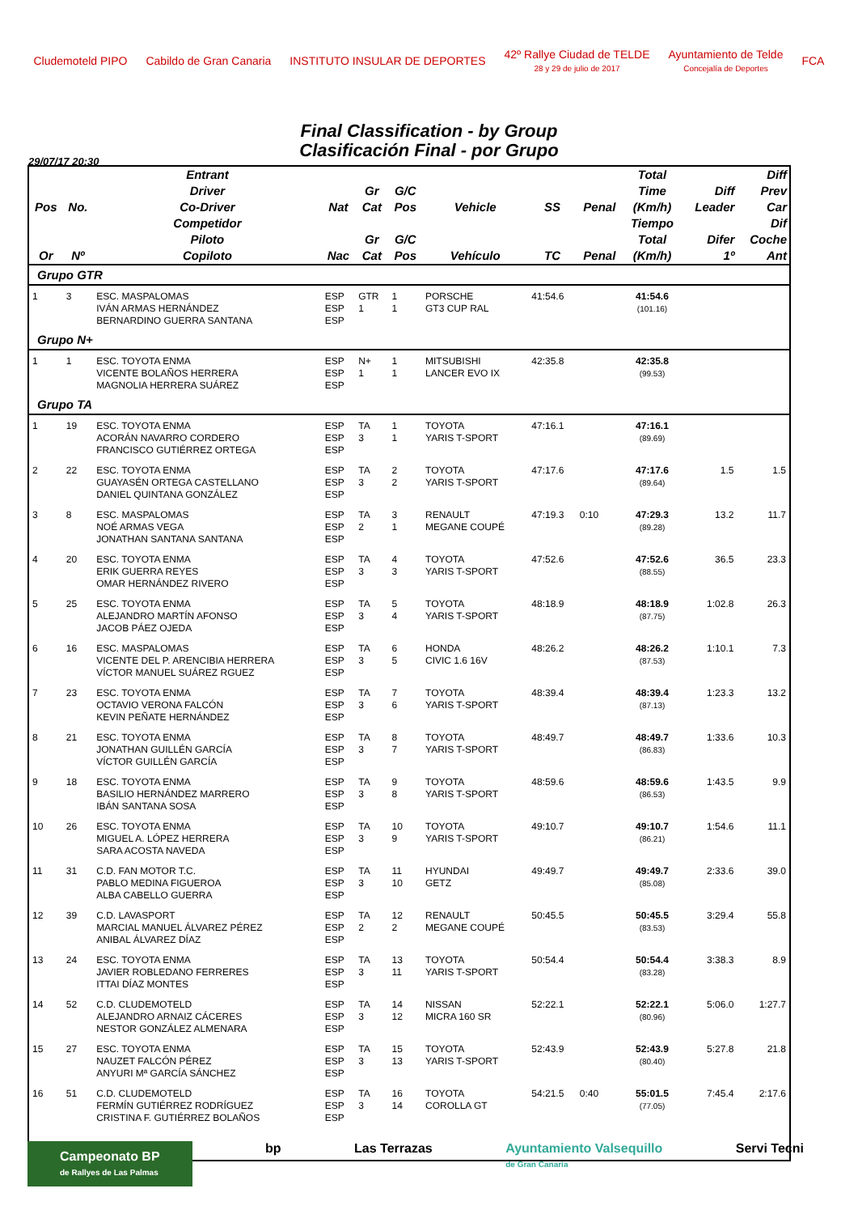Cludemoteld PIPO Cabildo de Gran Canaria INSTITUTO INSULAR DE DEPORTES
42º Rallye Ciudad de TELDE
28 y 29 de julio de 2017
Ayuntamiento de Telde
Concejalía de Deportes
FCA
Final Classification - by Group
Clasificación Final - por Grupo
29/07/17 20:30
| Pos | No. | Entrant Driver Co-Driver | Nat | Gr Cat | G/C Pos | Vehicle | SS | Penal | Total Time (Km/h) | Diff Leader | Diff Prev Car |
| --- | --- | --- | --- | --- | --- | --- | --- | --- | --- | --- | --- |
| Or | Nº | Competidor Piloto Copiloto | Nac | Gr Cat | G/C Pos | Vehículo | TC | Penal | Tiempo Total (Km/h) | Difer 1º | Dif Coche Ant |
| Grupo GTR | | | | | | | | | | | |
| 1 | 3 | ESC. MASPALOMAS IVÁN ARMAS HERNÁNDEZ BERNARDINO GUERRA SANTANA | ESP ESP ESP | GTR 1 | 1 1 | PORSCHE GT3 CUP RAL | 41:54.6 | | 41:54.6 (101.16) | | |
| Grupo N+ | | | | | | | | | | | |
| 1 | 1 | ESC. TOYOTA ENMA VICENTE BOLAÑOS HERRERA MAGNOLIA HERRERA SUÁREZ | ESP ESP ESP | N+ 1 | 1 1 | MITSUBISHI LANCER EVO IX | 42:35.8 | | 42:35.8 (99.53) | | |
| Grupo TA | | | | | | | | | | | |
| 1 | 19 | ESC. TOYOTA ENMA ACORÁN NAVARRO CORDERO FRANCISCO GUTIÉRREZ ORTEGA | ESP ESP ESP | TA 3 | 1 1 | TOYOTA YARIS T-SPORT | 47:16.1 | | 47:16.1 (89.69) | | |
| 2 | 22 | ESC. TOYOTA ENMA GUAYASÉN ORTEGA CASTELLANO DANIEL QUINTANA GONZÁLEZ | ESP ESP ESP | TA 3 | 2 2 | TOYOTA YARIS T-SPORT | 47:17.6 | | 47:17.6 (89.64) | 1.5 | 1.5 |
| 3 | 8 | ESC. MASPALOMAS NOÉ ARMAS VEGA JONATHAN SANTANA SANTANA | ESP ESP ESP | TA 2 | 3 1 | RENAULT MEGANE COUPÉ | 47:19.3 | 0:10 | 47:29.3 (89.28) | 13.2 | 11.7 |
| 4 | 20 | ESC. TOYOTA ENMA ERIK GUERRA REYES OMAR HERNÁNDEZ RIVERO | ESP ESP ESP | TA 3 | 4 3 | TOYOTA YARIS T-SPORT | 47:52.6 | | 47:52.6 (88.55) | 36.5 | 23.3 |
| 5 | 25 | ESC. TOYOTA ENMA ALEJANDRO MARTÍN AFONSO JACOB PÁEZ OJEDA | ESP ESP ESP | TA 3 | 5 4 | TOYOTA YARIS T-SPORT | 48:18.9 | | 48:18.9 (87.75) | 1:02.8 | 26.3 |
| 6 | 16 | ESC. MASPALOMAS VICENTE DEL P. ARENCIBIA HERRERA VÍCTOR MANUEL SUÁREZ RGUEZ | ESP ESP ESP | TA 3 | 6 5 | HONDA CIVIC 1.6 16V | 48:26.2 | | 48:26.2 (87.53) | 1:10.1 | 7.3 |
| 7 | 23 | ESC. TOYOTA ENMA OCTAVIO VERONA FALCÓN KEVIN PEÑATE HERNÁNDEZ | ESP ESP ESP | TA 3 | 7 6 | TOYOTA YARIS T-SPORT | 48:39.4 | | 48:39.4 (87.13) | 1:23.3 | 13.2 |
| 8 | 21 | ESC. TOYOTA ENMA JONATHAN GUILLÉN GARCÍA VÍCTOR GUILLÉN GARCÍA | ESP ESP ESP | TA 3 | 8 7 | TOYOTA YARIS T-SPORT | 48:49.7 | | 48:49.7 (86.83) | 1:33.6 | 10.3 |
| 9 | 18 | ESC. TOYOTA ENMA BASILIO HERNÁNDEZ MARRERO IBÁN SANTANA SOSA | ESP ESP ESP | TA 3 | 9 8 | TOYOTA YARIS T-SPORT | 48:59.6 | | 48:59.6 (86.53) | 1:43.5 | 9.9 |
| 10 | 26 | ESC. TOYOTA ENMA MIGUEL A. LÓPEZ HERRERA SARA ACOSTA NAVEDA | ESP ESP ESP | TA 3 | 10 9 | TOYOTA YARIS T-SPORT | 49:10.7 | | 49:10.7 (86.21) | 1:54.6 | 11.1 |
| 11 | 31 | C.D. FAN MOTOR T.C. PABLO MEDINA FIGUEROA ALBA CABELLO GUERRA | ESP ESP ESP | TA 3 | 11 10 | HYUNDAI GETZ | 49:49.7 | | 49:49.7 (85.08) | 2:33.6 | 39.0 |
| 12 | 39 | C.D. LAVASPORT MARCIAL MANUEL ÁLVAREZ PÉREZ ANIBAL ÁLVAREZ DÍAZ | ESP ESP ESP | TA 2 | 12 2 | RENAULT MEGANE COUPÉ | 50:45.5 | | 50:45.5 (83.53) | 3:29.4 | 55.8 |
| 13 | 24 | ESC. TOYOTA ENMA JAVIER ROBLEDANO FERRERES ITTAI DÍAZ MONTES | ESP ESP ESP | TA 3 | 13 11 | TOYOTA YARIS T-SPORT | 50:54.4 | | 50:54.4 (83.28) | 3:38.3 | 8.9 |
| 14 | 52 | C.D. CLUDEMOTELD ALEJANDRO ARNAIZ CÁCERES NESTOR GONZÁLEZ ALMENARA | ESP ESP ESP | TA 3 | 14 12 | NISSAN MICRA 160 SR | 52:22.1 | | 52:22.1 (80.96) | 5:06.0 | 1:27.7 |
| 15 | 27 | ESC. TOYOTA ENMA NAUZET FALCÓN PÉREZ ANYURI Mª GARCÍA SÁNCHEZ | ESP ESP ESP | TA 3 | 15 13 | TOYOTA YARIS T-SPORT | 52:43.9 | | 52:43.9 (80.40) | 5:27.8 | 21.8 |
| 16 | 51 | C.D. CLUDEMOTELD FERMÍN GUTIÉRREZ RODRÍGUEZ CRISTINA F. GUTIÉRREZ BOLAÑOS | ESP ESP ESP | TA 3 | 16 14 | TOYOTA COROLLA GT | 54:21.5 | 0:40 | 55:01.5 (77.05) | 7:45.4 | 2:17.6 |
Campeonato BP
de Rallyes de Las Palmas
bp Las Terrazas Ayuntamiento Valsequillo
de Gran Canaria
Servi Tecni